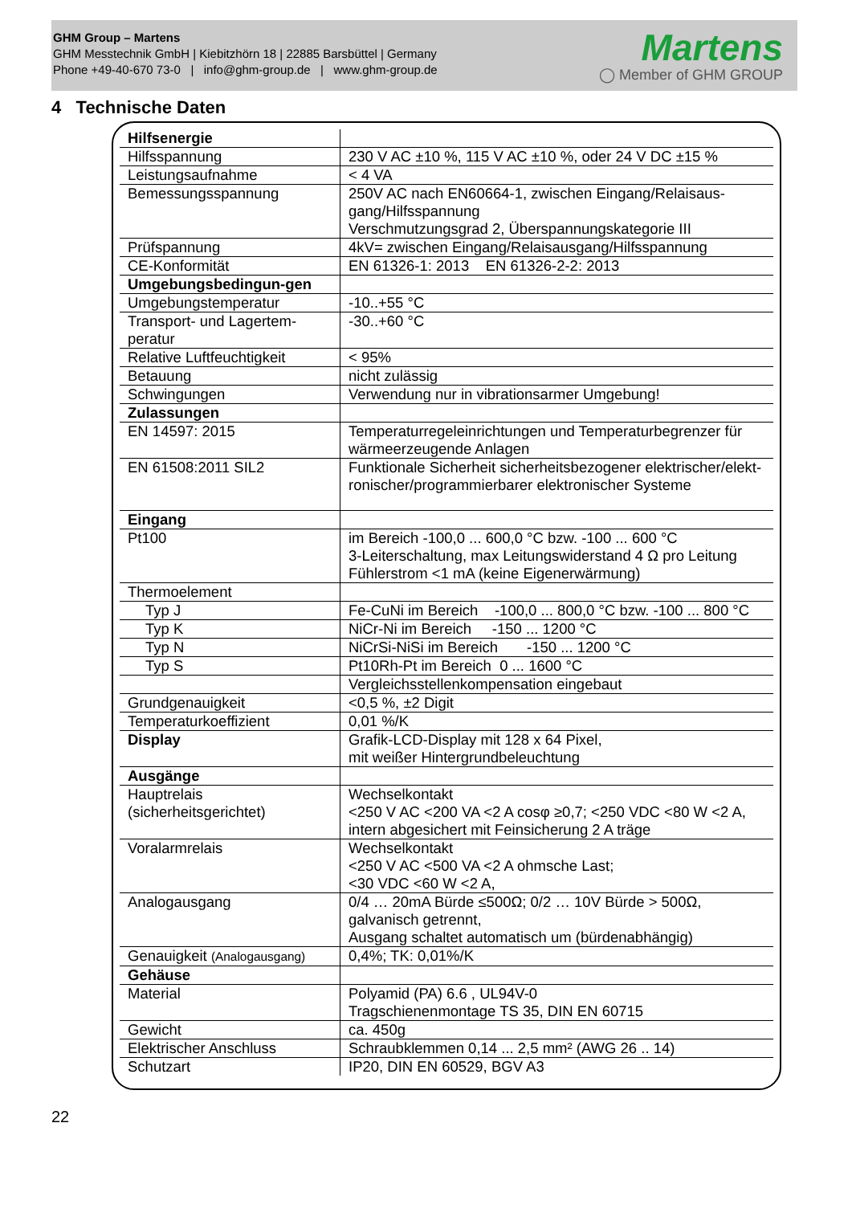GHM Group – Martens
GHM Messtechnik GmbH | Kiebitzhörn 18 | 22885 Barsbüttel | Germany
Phone +49-40-670 73-0 | info@ghm-group.de | www.ghm-group.de
Martens
◯ Member of GHM GROUP
4 Technische Daten
| Hilfsenergie | |
| Hilfsspannung | 230 V AC ±10 %, 115 V AC ±10 %, oder 24 V DC ±15 % |
| Leistungsaufnahme | < 4 VA |
| Bemessungsspannung | 250V AC nach EN60664-1, zwischen Eingang/Relaisaus-gang/Hilfsspannung Verschmutzungsgrad 2, Überspannungskategorie III |
| Prüfspannung | 4kV= zwischen Eingang/Relaisausgang/Hilfsspannung |
| CE-Konformität | EN 61326-1: 2013 EN 61326-2-2: 2013 |
| Umgebungsbedingun-gen | |
| Umgebungstemperatur | -10..+55 °C |
| Transport- und Lagertem-peratur | -30..+60 °C |
| Relative Luftfeuchtigkeit | < 95% |
| Betauung | nicht zulässig |
| Schwingungen | Verwendung nur in vibrationsarmer Umgebung! |
| Zulassungen | |
| EN 14597: 2015 | Temperaturregeleinrichtungen und Temperaturbegrenzer für wärmeerzeugende Anlagen |
| EN 61508:2011 SIL2 | Funktionale Sicherheit sicherheitsbezogener elektrischer/elekt-ronischer/programmierbarer elektronischer Systeme |
| Eingang | |
| Pt100 | im Bereich -100,0 ... 600,0 °C bzw. -100 ... 600 °C 3-Leiterschaltung, max Leitungswiderstand 4 Ω pro Leitung Fühlerstrom <1 mA (keine Eigenerwärmung) |
| Thermoelement | |
| Typ J | Fe-CuNi im Bereich -100,0 ... 800,0 °C bzw. -100 ... 800 °C |
| Typ K | NiCr-Ni im Bereich -150 ... 1200 °C |
| Typ N | NiCrSi-NiSi im Bereich -150 ... 1200 °C |
| Typ S | Pt10Rh-Pt im Bereich 0 ... 1600 °C |
| | Vergleichsstellenkompensation eingebaut |
| Grundgenauigkeit | <0,5 %, ±2 Digit |
| Temperaturkoeffizient | 0,01 %/K |
| Display | Grafik-LCD-Display mit 128 x 64 Pixel, mit weißer Hintergrundbeleuchtung |
| Ausgänge | |
| Hauptrelais (sicherheitsgerichtet) | Wechselkontakt <250 V AC <200 VA <2 A cosφ ≥0,7; <250 VDC <80 W <2 A, intern abgesichert mit Feinsicherung 2 A träge |
| Voralarmrelais | Wechselkontakt <250 V AC <500 VA <2 A ohmsche Last; <30 VDC <60 W <2 A, |
| Analogausgang | 0/4 … 20mA Bürde ≤500Ω; 0/2 … 10V Bürde > 500Ω, galvanisch getrennt, Ausgang schaltet automatisch um (bürdenabhängig) |
| Genauigkeit (Analogausgang) | 0,4%; TK: 0,01%/K |
| Gehäuse | |
| Material | Polyamid (PA) 6.6 , UL94V-0 Tragschienenmontage TS 35, DIN EN 60715 |
| Gewicht | ca. 450g |
| Elektrischer Anschluss | Schraubklemmen 0,14 ... 2,5 mm² (AWG 26 .. 14) |
| Schutzart | IP20, DIN EN 60529, BGV A3 |
22